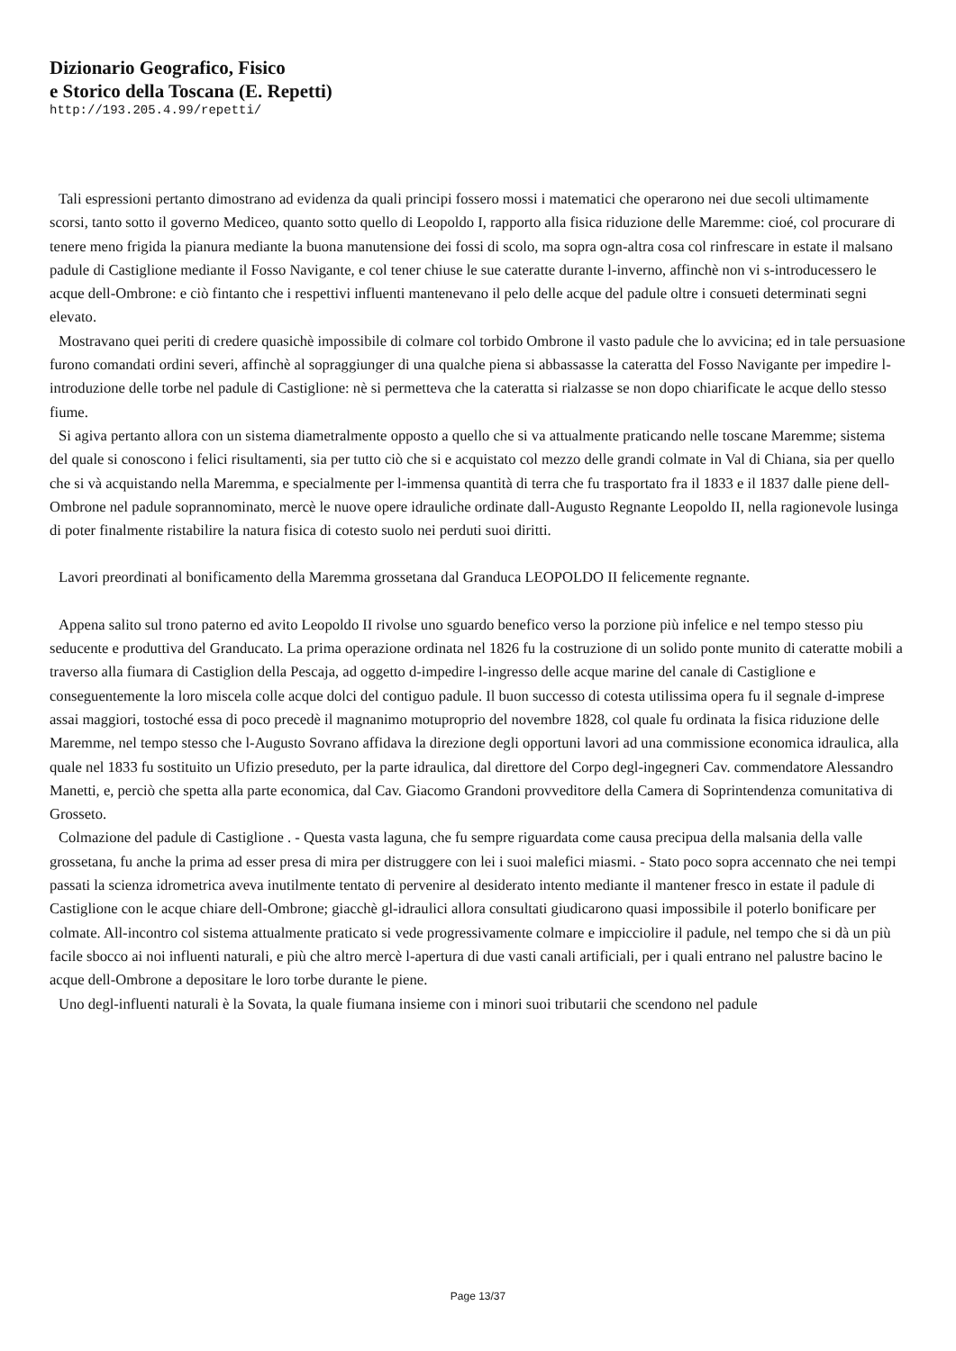Dizionario Geografico, Fisico
e Storico della Toscana (E. Repetti)
http://193.205.4.99/repetti/
Tali espressioni pertanto dimostrano ad evidenza da quali principi fossero mossi i matematici che operarono nei due secoli ultimamente scorsi, tanto sotto il governo Mediceo, quanto sotto quello di Leopoldo I, rapporto alla fisica riduzione delle Maremme: cioé, col procurare di tenere meno frigida la pianura mediante la buona manutensione dei fossi di scolo, ma sopra ogn-altra cosa col rinfrescare in estate il malsano padule di Castiglione mediante il Fosso Navigante, e col tener chiuse le sue cateratte durante l-inverno, affinchè non vi s-introducessero le acque dell-Ombrone: e ciò fintanto che i respettivi influenti mantenevano il pelo delle acque del padule oltre i consueti determinati segni elevato.
Mostravano quei periti di credere quasichè impossibile di colmare col torbido Ombrone il vasto padule che lo avvicina; ed in tale persuasione furono comandati ordini severi, affinchè al sopraggiunger di una qualche piena si abbassasse la cateratta del Fosso Navigante per impedire l-introduzione delle torbe nel padule di Castiglione: nè si permetteva che la cateratta si rialzasse se non dopo chiarificate le acque dello stesso fiume.
Si agiva pertanto allora con un sistema diametralmente opposto a quello che si va attualmente praticando nelle toscane Maremme; sistema del quale si conoscono i felici risultamenti, sia per tutto ciò che si e acquistato col mezzo delle grandi colmate in Val di Chiana, sia per quello che si và acquistando nella Maremma, e specialmente per l-immensa quantità di terra che fu trasportato fra il 1833 e il 1837 dalle piene dell-Ombrone nel padule soprannominato, mercè le nuove opere idrauliche ordinate dall-Augusto Regnante Leopoldo II, nella ragionevole lusinga di poter finalmente ristabilire la natura fisica di cotesto suolo nei perduti suoi diritti.
Lavori preordinati al bonificamento della Maremma grossetana dal Granduca LEOPOLDO II felicemente regnante.
Appena salito sul trono paterno ed avito Leopoldo II rivolse uno sguardo benefico verso la porzione più infelice e nel tempo stesso piu seducente e produttiva del Granducato. La prima operazione ordinata nel 1826 fu la costruzione di un solido ponte munito di cateratte mobili a traverso alla fiumara di Castiglion della Pescaja, ad oggetto d-impedire l-ingresso delle acque marine del canale di Castiglione e conseguentemente la loro miscela colle acque dolci del contiguo padule. Il buon successo di cotesta utilissima opera fu il segnale d-imprese assai maggiori, tostoché essa di poco precedè il magnanimo motuproprio del novembre 1828, col quale fu ordinata la fisica riduzione delle Maremme, nel tempo stesso che l-Augusto Sovrano affidava la direzione degli opportuni lavori ad una commissione economica idraulica, alla quale nel 1833 fu sostituito un Ufizio preseduto, per la parte idraulica, dal direttore del Corpo degl-ingegneri Cav. commendatore Alessandro Manetti, e, perciò che spetta alla parte economica, dal Cav. Giacomo Grandoni provveditore della Camera di Soprintendenza comunitativa di Grosseto.
Colmazione del padule di Castiglione . - Questa vasta laguna, che fu sempre riguardata come causa precipua della malsania della valle grossetana, fu anche la prima ad esser presa di mira per distruggere con lei i suoi malefici miasmi. - Stato poco sopra accennato che nei tempi passati la scienza idrometrica aveva inutilmente tentato di pervenire al desiderato intento mediante il mantener fresco in estate il padule di Castiglione con le acque chiare dell-Ombrone; giacchè gl-idraulici allora consultati giudicarono quasi impossibile il poterlo bonificare per colmate. All-incontro col sistema attualmente praticato si vede progressivamente colmare e impicciolire il padule, nel tempo che si dà un più facile sbocco ai noi influenti naturali, e più che altro mercè l-apertura di due vasti canali artificiali, per i quali entrano nel palustre bacino le acque dell-Ombrone a depositare le loro torbe durante le piene.
Uno degl-influenti naturali è la Sovata, la quale fiumana insieme con i minori suoi tributarii che scendono nel padule
Page 13/37